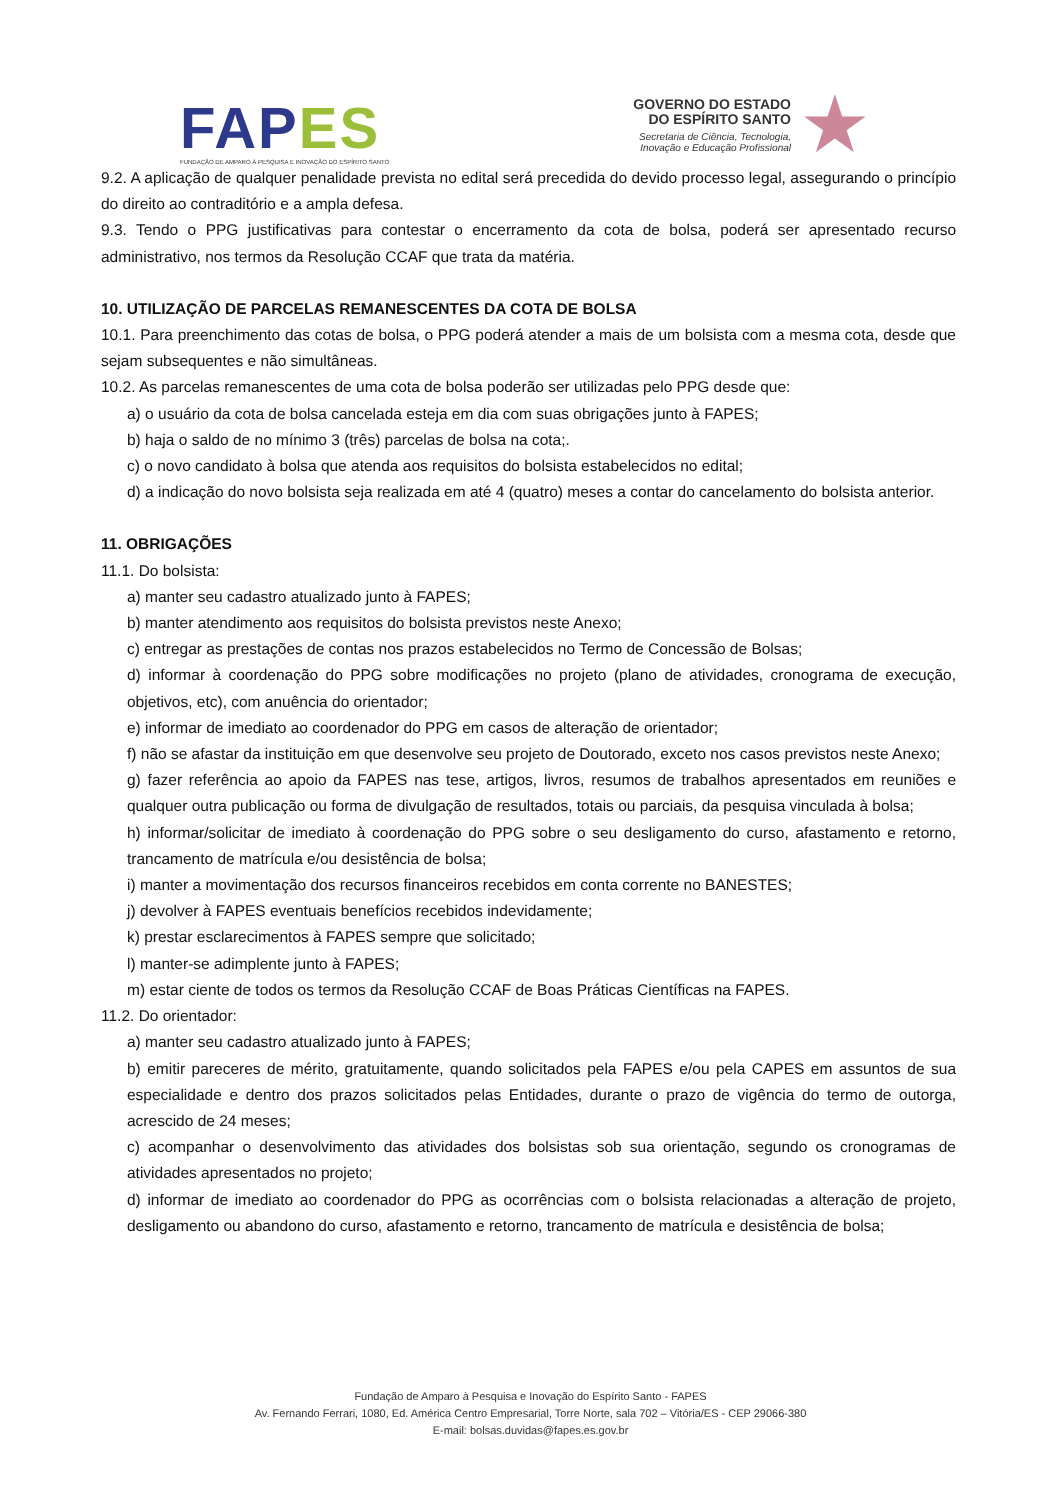FAP ES
FUNDAÇÃO DE AMPARO À PESQUISA E INOVAÇÃO DO ESPÍRITO SANTO
GOVERNO DO ESTADO
DO ESPÍRITO SANTO
Secretaria de Ciência, Tecnologia,
Inovação e Educação Profissional
★
9.2. A aplicação de qualquer penalidade prevista no edital será precedida do devido processo legal, assegurando o princípio do direito ao contraditório e a ampla defesa.
9.3. Tendo o PPG justificativas para contestar o encerramento da cota de bolsa, poderá ser apresentado recurso administrativo, nos termos da Resolução CCAF que trata da matéria.
10. UTILIZAÇÃO DE PARCELAS REMANESCENTES DA COTA DE BOLSA
10.1. Para preenchimento das cotas de bolsa, o PPG poderá atender a mais de um bolsista com a mesma cota, desde que sejam subsequentes e não simultâneas.
10.2. As parcelas remanescentes de uma cota de bolsa poderão ser utilizadas pelo PPG desde que:
a) o usuário da cota de bolsa cancelada esteja em dia com suas obrigações junto à FAPES;
b) haja o saldo de no mínimo 3 (três) parcelas de bolsa na cota;.
c) o novo candidato à bolsa que atenda aos requisitos do bolsista estabelecidos no edital;
d) a indicação do novo bolsista seja realizada em até 4 (quatro) meses a contar do cancelamento do bolsista anterior.
11. OBRIGAÇÕES
11.1. Do bolsista:
a) manter seu cadastro atualizado junto à FAPES;
b) manter atendimento aos requisitos do bolsista previstos neste Anexo;
c) entregar as prestações de contas nos prazos estabelecidos no Termo de Concessão de Bolsas;
d) informar à coordenação do PPG sobre modificações no projeto (plano de atividades, cronograma de execução, objetivos, etc), com anuência do orientador;
e) informar de imediato ao coordenador do PPG em casos de alteração de orientador;
f) não se afastar da instituição em que desenvolve seu projeto de Doutorado, exceto nos casos previstos neste Anexo;
g) fazer referência ao apoio da FAPES nas tese, artigos, livros, resumos de trabalhos apresentados em reuniões e qualquer outra publicação ou forma de divulgação de resultados, totais ou parciais, da pesquisa vinculada à bolsa;
h) informar/solicitar de imediato à coordenação do PPG sobre o seu desligamento do curso, afastamento e retorno, trancamento de matrícula e/ou desistência de bolsa;
i) manter a movimentação dos recursos financeiros recebidos em conta corrente no BANESTES;
j) devolver à FAPES eventuais benefícios recebidos indevidamente;
k) prestar esclarecimentos à FAPES sempre que solicitado;
l) manter-se adimplente junto à FAPES;
m) estar ciente de todos os termos da Resolução CCAF de Boas Práticas Científicas na FAPES.
11.2. Do orientador:
a) manter seu cadastro atualizado junto à FAPES;
b) emitir pareceres de mérito, gratuitamente, quando solicitados pela FAPES e/ou pela CAPES em assuntos de sua especialidade e dentro dos prazos solicitados pelas Entidades, durante o prazo de vigência do termo de outorga, acrescido de 24 meses;
c) acompanhar o desenvolvimento das atividades dos bolsistas sob sua orientação, segundo os cronogramas de atividades apresentados no projeto;
d) informar de imediato ao coordenador do PPG as ocorrências com o bolsista relacionadas a alteração de projeto, desligamento ou abandono do curso, afastamento e retorno, trancamento de matrícula e desistência de bolsa;
Fundação de Amparo à Pesquisa e Inovação do Espírito Santo - FAPES
Av. Fernando Ferrari, 1080, Ed. América Centro Empresarial, Torre Norte, sala 702 – Vitória/ES - CEP 29066-380
E-mail: bolsas.duvidas@fapes.es.gov.br